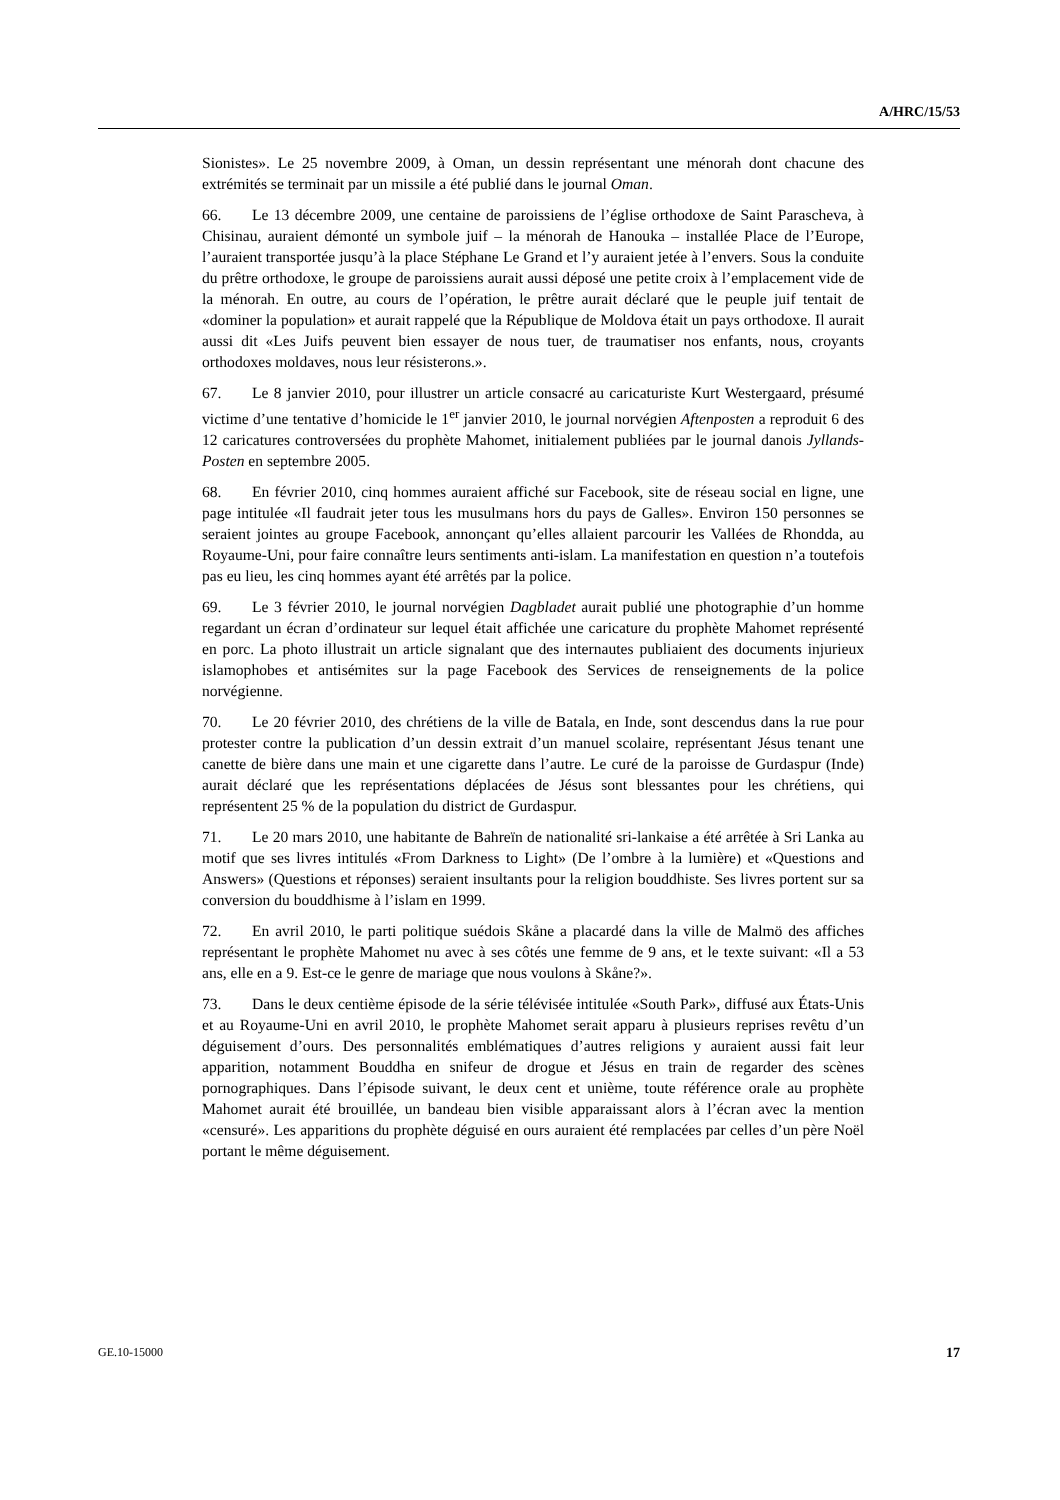A/HRC/15/53
Sionistes». Le 25 novembre 2009, à Oman, un dessin représentant une ménorah dont chacune des extrémités se terminait par un missile a été publié dans le journal Oman.
66. Le 13 décembre 2009, une centaine de paroissiens de l’église orthodoxe de Saint Parascheva, à Chisinau, auraient démonté un symbole juif – la ménorah de Hanouka – installée Place de l’Europe, l’auraient transportée jusqu’à la place Stéphane Le Grand et l’y auraient jetée à l’envers. Sous la conduite du prêtre orthodoxe, le groupe de paroissiens aurait aussi déposé une petite croix à l’emplacement vide de la ménorah. En outre, au cours de l’opération, le prêtre aurait déclaré que le peuple juif tentait de «dominer la population» et aurait rappelé que la République de Moldova était un pays orthodoxe. Il aurait aussi dit «Les Juifs peuvent bien essayer de nous tuer, de traumatiser nos enfants, nous, croyants orthodoxes moldaves, nous leur résisterons.».
67. Le 8 janvier 2010, pour illustrer un article consacré au caricaturiste Kurt Westergaard, présumé victime d’une tentative d’homicide le 1<sup>er</sup> janvier 2010, le journal norvégien Aftenposten a reproduit 6 des 12 caricatures controversées du prophète Mahomet, initialement publiées par le journal danois Jyllands-Posten en septembre 2005.
68. En février 2010, cinq hommes auraient affiché sur Facebook, site de réseau social en ligne, une page intitulée «Il faudrait jeter tous les musulmans hors du pays de Galles». Environ 150 personnes se seraient jointes au groupe Facebook, annonçant qu’elles allaient parcourir les Vallées de Rhondda, au Royaume-Uni, pour faire connaître leurs sentiments anti-islam. La manifestation en question n’a toutefois pas eu lieu, les cinq hommes ayant été arrêtés par la police.
69. Le 3 février 2010, le journal norvégien Dagbladet aurait publié une photographie d’un homme regardant un écran d’ordinateur sur lequel était affichée une caricature du prophète Mahomet représenté en porc. La photo illustrait un article signalant que des internautes publiaient des documents injurieux islamophobes et antisémites sur la page Facebook des Services de renseignements de la police norvégienne.
70. Le 20 février 2010, des chrétiens de la ville de Batala, en Inde, sont descendus dans la rue pour protester contre la publication d’un dessin extrait d’un manuel scolaire, représentant Jésus tenant une canette de bière dans une main et une cigarette dans l’autre. Le curé de la paroisse de Gurdaspur (Inde) aurait déclaré que les représentations déplacées de Jésus sont blessantes pour les chrétiens, qui représentent 25 % de la population du district de Gurdaspur.
71. Le 20 mars 2010, une habitante de Bahreïn de nationalité sri-lankaise a été arrêtée à Sri Lanka au motif que ses livres intitulés «From Darkness to Light» (De l’ombre à la lumière) et «Questions and Answers» (Questions et réponses) seraient insultants pour la religion bouddhiste. Ses livres portent sur sa conversion du bouddhisme à l’islam en 1999.
72. En avril 2010, le parti politique suédois Skåne a placardé dans la ville de Malmö des affiches représentant le prophète Mahomet nu avec à ses côtés une femme de 9 ans, et le texte suivant: «Il a 53 ans, elle en a 9. Est-ce le genre de mariage que nous voulons à Skåne?».
73. Dans le deux centième épisode de la série télévisée intitulée «South Park», diffusé aux États-Unis et au Royaume-Uni en avril 2010, le prophète Mahomet serait apparu à plusieurs reprises revêtu d’un déguisement d’ours. Des personnalités emblématiques d’autres religions y auraient aussi fait leur apparition, notamment Bouddha en snifeur de drogue et Jésus en train de regarder des scènes pornographiques. Dans l’épisode suivant, le deux cent et unième, toute référence orale au prophète Mahomet aurait été brouillée, un bandeau bien visible apparaissant alors à l’écran avec la mention «censuré». Les apparitions du prophète déguisé en ours auraient été remplacées par celles d’un père Noël portant le même déguisement.
GE.10-15000 17